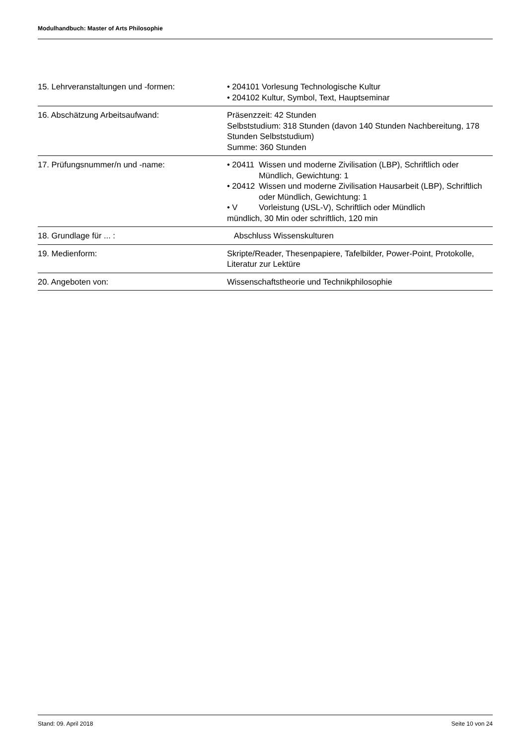Modulhandbuch: Master of Arts Philosophie
| 15. Lehrveranstaltungen und -formen: | • 204101 Vorlesung Technologische Kultur • 204102 Kultur, Symbol, Text, Hauptseminar |
| 16. Abschätzung Arbeitsaufwand: | Präsenzzeit: 42 Stunden Selbststudium: 318 Stunden (davon 140 Stunden Nachbereitung, 178 Stunden Selbststudium) Summe: 360 Stunden |
| 17. Prüfungsnummer/n und -name: | • 20411 Wissen und moderne Zivilisation (LBP), Schriftlich oder Mündlich, Gewichtung: 1 • 20412 Wissen und moderne Zivilisation Hausarbeit (LBP), Schriftlich oder Mündlich, Gewichtung: 1 • V Vorleistung (USL-V), Schriftlich oder Mündlich mündlich, 30 Min oder schriftlich, 120 min |
| 18. Grundlage für ... : | Abschluss Wissenskulturen |
| 19. Medienform: | Skripte/Reader, Thesenpapiere, Tafelbilder, Power-Point, Protokolle, Literatur zur Lektüre |
| 20. Angeboten von: | Wissenschaftstheorie und Technikphilosophie |
Stand: 09. April 2018 Seite 10 von 24